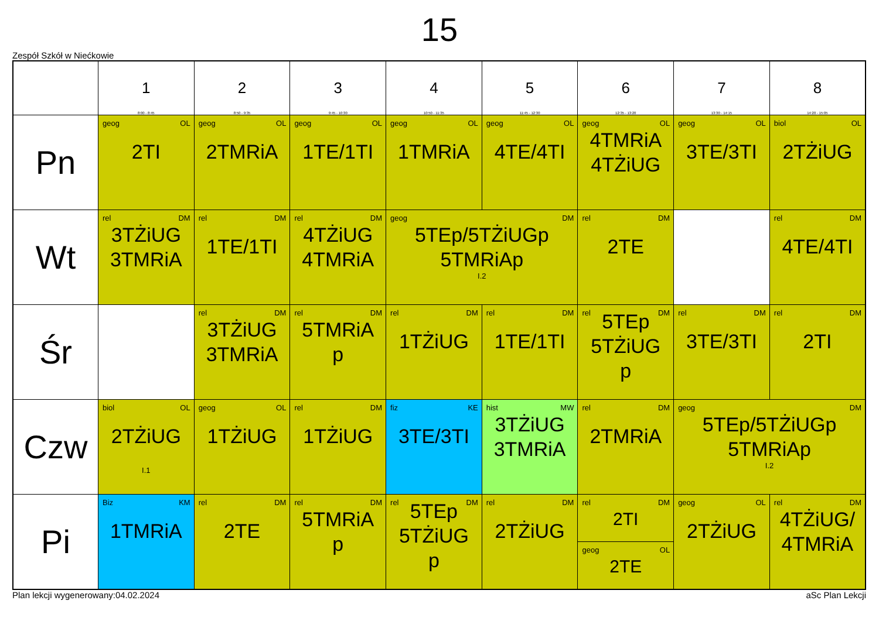15
Zespół Szkół w Niećkowie
| | 1 8:00 - 8:45 | 2 8:50 - 9:35 | 3 9:45 - 10:30 | 4 10:50 - 11:35 | 5 11:45 - 12:30 | 6 12:35 - 13:20 | 7 13:30 - 14:15 | 8 14:20 - 15:05 |
| --- | --- | --- | --- | --- | --- | --- | --- | --- |
| Pn | geog OL 2TI | geog OL 2TMRiA | geog OL 1TE/1TI | geog OL 1TMRiA | geog OL 4TE/4TI | geog OL 4TMRiA 4TŻiUG | geog OL 3TE/3TI | biol OL 2TŻiUG |
| Wt | rel DM 3TŻiUG 3TMRiA | rel DM 1TE/1TI | rel DM 4TŻiUG 4TMRiA | geog DM 5TEp/5TŻiUGp 5TMRiAp I.2 | | rel DM 2TE | | rel DM 4TE/4TI |
| Śr | | rel DM 3TŻiUG 3TMRiA | rel DM 5TMRiA p | rel DM 1TŻiUG | rel DM 1TE/1TI | rel DM 5TEp 5TŻiUG p | rel DM 3TE/3TI | rel DM 2TI |
| Czw | biol OL 2TŻiUG I.1 | geog OL 1TŻiUG | rel DM 1TŻiUG | fiz KE 3TE/3TI | hist MW 3TŻiUG 3TMRiA | rel DM 2TMRiA | geog DM 5TEp/5TŻiUGp 5TMRiAp I.2 | |
| Pi | Biz KM 1TMRiA | rel DM 2TE | rel DM 5TMRiA p | rel DM 5TEp 5TŻiUG p | rel DM 2TŻiUG | rel DM 2TI geog OL 2TE | geog OL 2TŻiUG | rel DM 4TŻiUG/ 4TMRiA |
Plan lekcji wygenerowany:04.02.2024 aSc Plan Lekcji